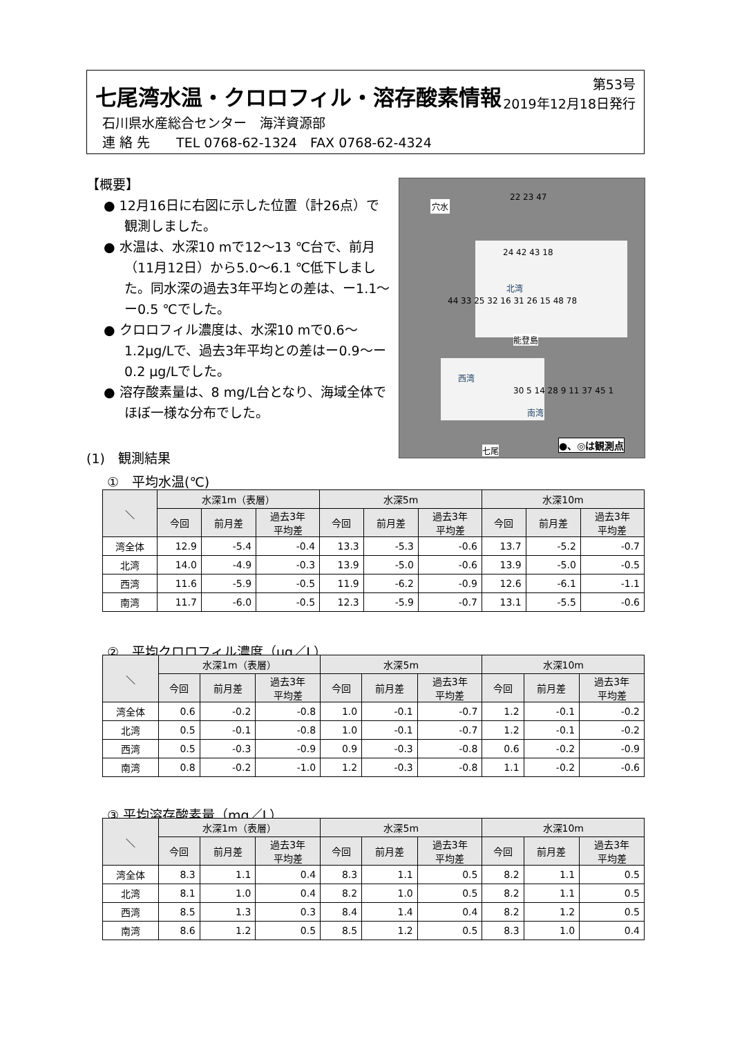七尾湾水温・クロロフィル・溶存酸素情報
第53号
2019年12月18日発行
石川県水産総合センター　海洋資源部
連 絡 先　　TEL 0768-62-1324　FAX 0768-62-4324
【概要】
● 12月16日に右図に示した位置（計26点）で観測しました。
● 水温は、水深10 mで12～13 ℃台で、前月（11月12日）から5.0～6.1 ℃低下しました。同水深の過去3年平均との差は、ー1.1～ー0.5 ℃でした。
● クロロフィル濃度は、水深10 mで0.6～1.2μg/Lで、過去3年平均との差はー0.9～ー0.2 μg/Lでした。
● 溶存酸素量は、8 mg/L台となり、海域全体でほぼ一様な分布でした。
穴水
22 23 47
24 42 43 18
北湾
能登島
西湾
南湾
44 33 25 32 16 31 26 15 48 78
30 5 14 28 9 11 37 45 1
七尾
●、◎は観測点
(1)　観測結果
①　平均水温(℃)
| ＼ | 水深1m（表層） | | | 水深5m | | | 水深10m | | |
| --- | --- | --- | --- | --- | --- | --- | --- | --- | --- |
| | 今回 | 前月差 | 過去3年 平均差 | 今回 | 前月差 | 過去3年 平均差 | 今回 | 前月差 | 過去3年 平均差 |
| 湾全体 | 12.9 | -5.4 | -0.4 | 13.3 | -5.3 | -0.6 | 13.7 | -5.2 | -0.7 |
| 北湾 | 14.0 | -4.9 | -0.3 | 13.9 | -5.0 | -0.6 | 13.9 | -5.0 | -0.5 |
| 西湾 | 11.6 | -5.9 | -0.5 | 11.9 | -6.2 | -0.9 | 12.6 | -6.1 | -1.1 |
| 南湾 | 11.7 | -6.0 | -0.5 | 12.3 | -5.9 | -0.7 | 13.1 | -5.5 | -0.6 |
②　平均クロロフィル濃度（μg／L）
| ＼ | 水深1m（表層） | | | 水深5m | | | 水深10m | | |
| --- | --- | --- | --- | --- | --- | --- | --- | --- | --- |
| | 今回 | 前月差 | 過去3年 平均差 | 今回 | 前月差 | 過去3年 平均差 | 今回 | 前月差 | 過去3年 平均差 |
| 湾全体 | 0.6 | -0.2 | -0.8 | 1.0 | -0.1 | -0.7 | 1.2 | -0.1 | -0.2 |
| 北湾 | 0.5 | -0.1 | -0.8 | 1.0 | -0.1 | -0.7 | 1.2 | -0.1 | -0.2 |
| 西湾 | 0.5 | -0.3 | -0.9 | 0.9 | -0.3 | -0.8 | 0.6 | -0.2 | -0.9 |
| 南湾 | 0.8 | -0.2 | -1.0 | 1.2 | -0.3 | -0.8 | 1.1 | -0.2 | -0.6 |
③ 平均溶存酸素量（mg／L）
| ＼ | 水深1m（表層） | | | 水深5m | | | 水深10m | | |
| --- | --- | --- | --- | --- | --- | --- | --- | --- | --- |
| | 今回 | 前月差 | 過去3年 平均差 | 今回 | 前月差 | 過去3年 平均差 | 今回 | 前月差 | 過去3年 平均差 |
| 湾全体 | 8.3 | 1.1 | 0.4 | 8.3 | 1.1 | 0.5 | 8.2 | 1.1 | 0.5 |
| 北湾 | 8.1 | 1.0 | 0.4 | 8.2 | 1.0 | 0.5 | 8.2 | 1.1 | 0.5 |
| 西湾 | 8.5 | 1.3 | 0.3 | 8.4 | 1.4 | 0.4 | 8.2 | 1.2 | 0.5 |
| 南湾 | 8.6 | 1.2 | 0.5 | 8.5 | 1.2 | 0.5 | 8.3 | 1.0 | 0.4 |